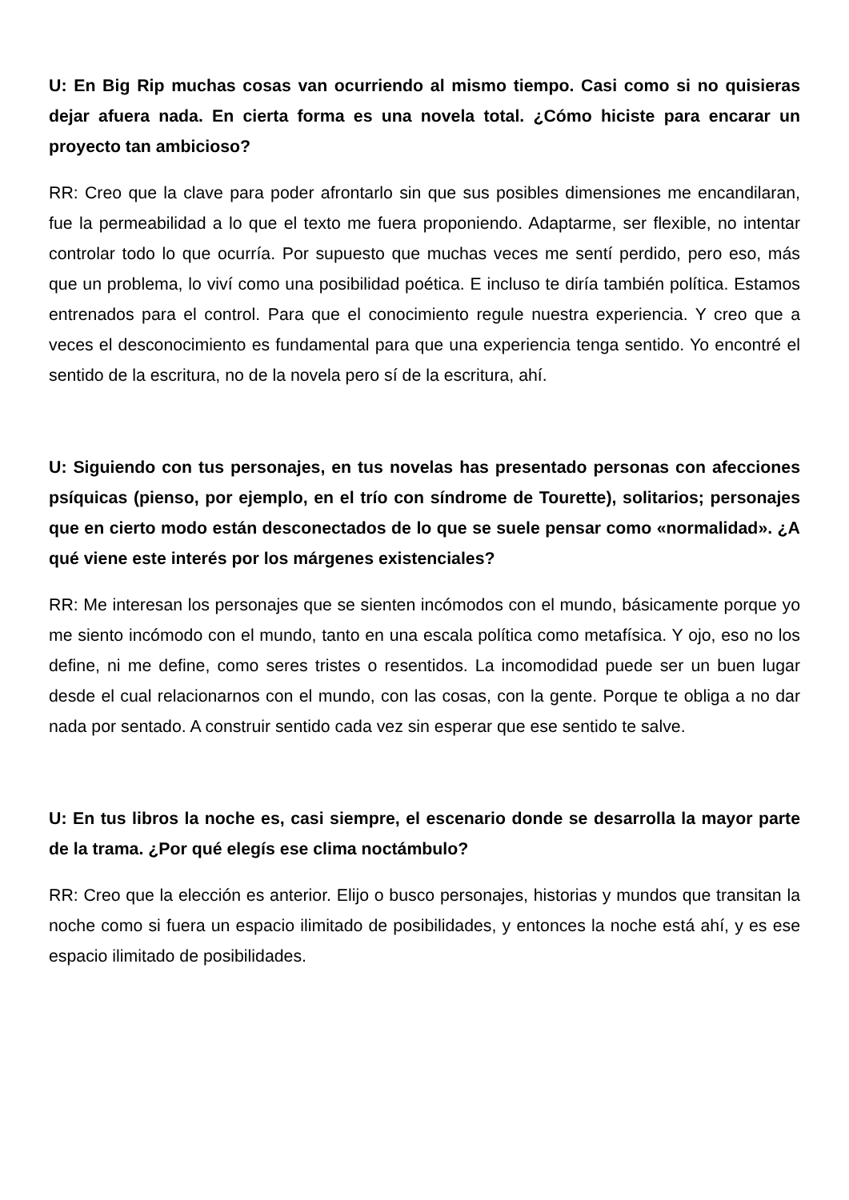U: En Big Rip muchas cosas van ocurriendo al mismo tiempo. Casi como si no quisieras dejar afuera nada. En cierta forma es una novela total. ¿Cómo hiciste para encarar un proyecto tan ambicioso?
RR: Creo que la clave para poder afrontarlo sin que sus posibles dimensiones me encandilaran, fue la permeabilidad a lo que el texto me fuera proponiendo. Adaptarme, ser flexible, no intentar controlar todo lo que ocurría. Por supuesto que muchas veces me sentí perdido, pero eso, más que un problema, lo viví como una posibilidad poética. E incluso te diría también política. Estamos entrenados para el control. Para que el conocimiento regule nuestra experiencia. Y creo que a veces el desconocimiento es fundamental para que una experiencia tenga sentido. Yo encontré el sentido de la escritura, no de la novela pero sí de la escritura, ahí.
U: Siguiendo con tus personajes, en tus novelas has presentado personas con afecciones psíquicas (pienso, por ejemplo, en el trío con síndrome de Tourette), solitarios; personajes que en cierto modo están desconectados de lo que se suele pensar como «normalidad». ¿A qué viene este interés por los márgenes existenciales?
RR: Me interesan los personajes que se sienten incómodos con el mundo, básicamente porque yo me siento incómodo con el mundo, tanto en una escala política como metafísica. Y ojo, eso no los define, ni me define, como seres tristes o resentidos. La incomodidad puede ser un buen lugar desde el cual relacionarnos con el mundo, con las cosas, con la gente. Porque te obliga a no dar nada por sentado. A construir sentido cada vez sin esperar que ese sentido te salve.
U: En tus libros la noche es, casi siempre, el escenario donde se desarrolla la mayor parte de la trama. ¿Por qué elegís ese clima noctámbulo?
RR: Creo que la elección es anterior. Elijo o busco personajes, historias y mundos que transitan la noche como si fuera un espacio ilimitado de posibilidades, y entonces la noche está ahí, y es ese espacio ilimitado de posibilidades.